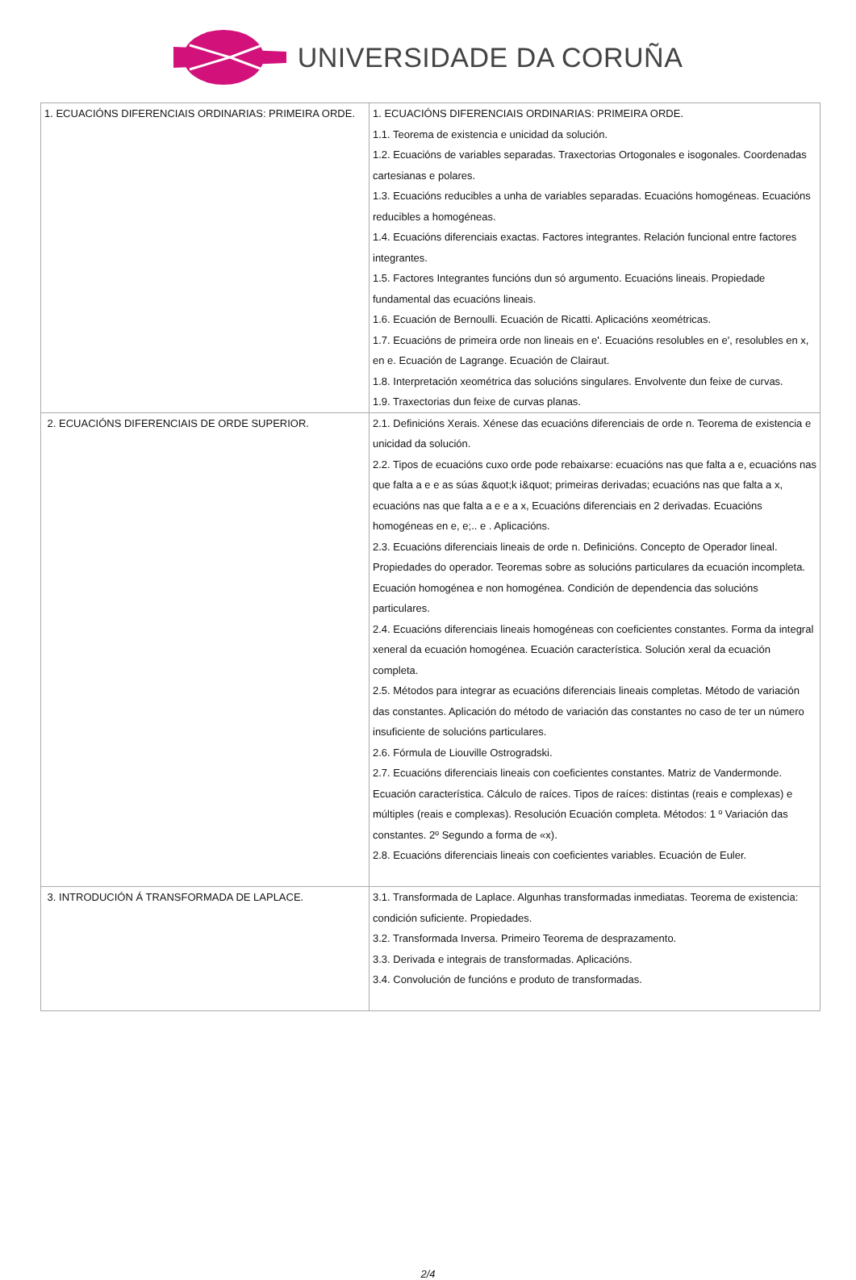UNIVERSIDADE DA CORUÑA
| 1. ECUACIÓNS DIFERENCIAIS ORDINARIAS: PRIMEIRA ORDE. | 1. ECUACIÓNS DIFERENCIAIS ORDINARIAS: PRIMEIRA ORDE. 1.1. Teorema de existencia e unicidad da solución. 1.2. Ecuacións de variables separadas. Traxectorias Ortogonales e isogonales. Coordenadas cartesianas e polares. 1.3. Ecuacións reducibles a unha de variables separadas. Ecuacións homogéneas. Ecuacións reducibles a homogéneas. 1.4. Ecuacións diferenciais exactas. Factores integrantes. Relación funcional entre factores integrantes. 1.5. Factores Integrantes funcións dun só argumento. Ecuacións lineais. Propiedade fundamental das ecuacións lineais. 1.6. Ecuación de Bernoulli. Ecuación de Ricatti. Aplicacións xeométricas. 1.7. Ecuacións de primeira orde non lineais en e'. Ecuacións resolubles en e', resolubles en x, en e. Ecuación de Lagrange. Ecuación de Clairaut. 1.8. Interpretación xeométrica das solucións singulares. Envolvente dun feixe de curvas. 1.9. Traxectorias dun feixe de curvas planas. |
| 2. ECUACIÓNS DIFERENCIAIS DE ORDE SUPERIOR. | 2.1. Definicións Xerais. Xénese das ecuacións diferenciais de orde n. Teorema de existencia e unicidad da solución. 2.2. Tipos de ecuacións cuxo orde pode rebaixarse: ecuacións nas que falta a e, ecuacións nas que falta a e e as súas &quot;k i&quot; primeiras derivadas; ecuacións nas que falta a x, ecuacións nas que falta a e e a x, Ecuacións diferenciais en 2 derivadas. Ecuacións homogéneas en e, e;.. e . Aplicacións. 2.3. Ecuacións diferenciais lineais de orde n. Definicións. Concepto de Operador lineal. Propiedades do operador. Teoremas sobre as solucións particulares da ecuación incompleta. Ecuación homogénea e non homogénea. Condición de dependencia das solucións particulares. 2.4. Ecuacións diferenciais lineais homogéneas con coeficientes constantes. Forma da integral xeneral da ecuación homogénea. Ecuación característica. Solución xeral da ecuación completa. 2.5. Métodos para integrar as ecuacións diferenciais lineais completas. Método de variación das constantes. Aplicación do método de variación das constantes no caso de ter un número insuficiente de solucións particulares. 2.6. Fórmula de Liouville Ostrogradski. 2.7. Ecuacións diferenciais lineais con coeficientes constantes. Matriz de Vandermonde. Ecuación característica. Cálculo de raíces. Tipos de raíces: distintas (reais e complexas) e múltiples (reais e complexas). Resolución Ecuación completa. Métodos: 1 º Variación das constantes. 2º Segundo a forma de «x). 2.8. Ecuacións diferenciais lineais con coeficientes variables. Ecuación de Euler. |
| 3. INTRODUCIÓN Á TRANSFORMADA DE LAPLACE. | 3.1. Transformada de Laplace. Algunhas transformadas inmediatas. Teorema de existencia: condición suficiente. Propiedades. 3.2. Transformada Inversa. Primeiro Teorema de desprazamento. 3.3. Derivada e integrais de transformadas. Aplicacións. 3.4. Convolución de funcións e produto de transformadas. |
2/4